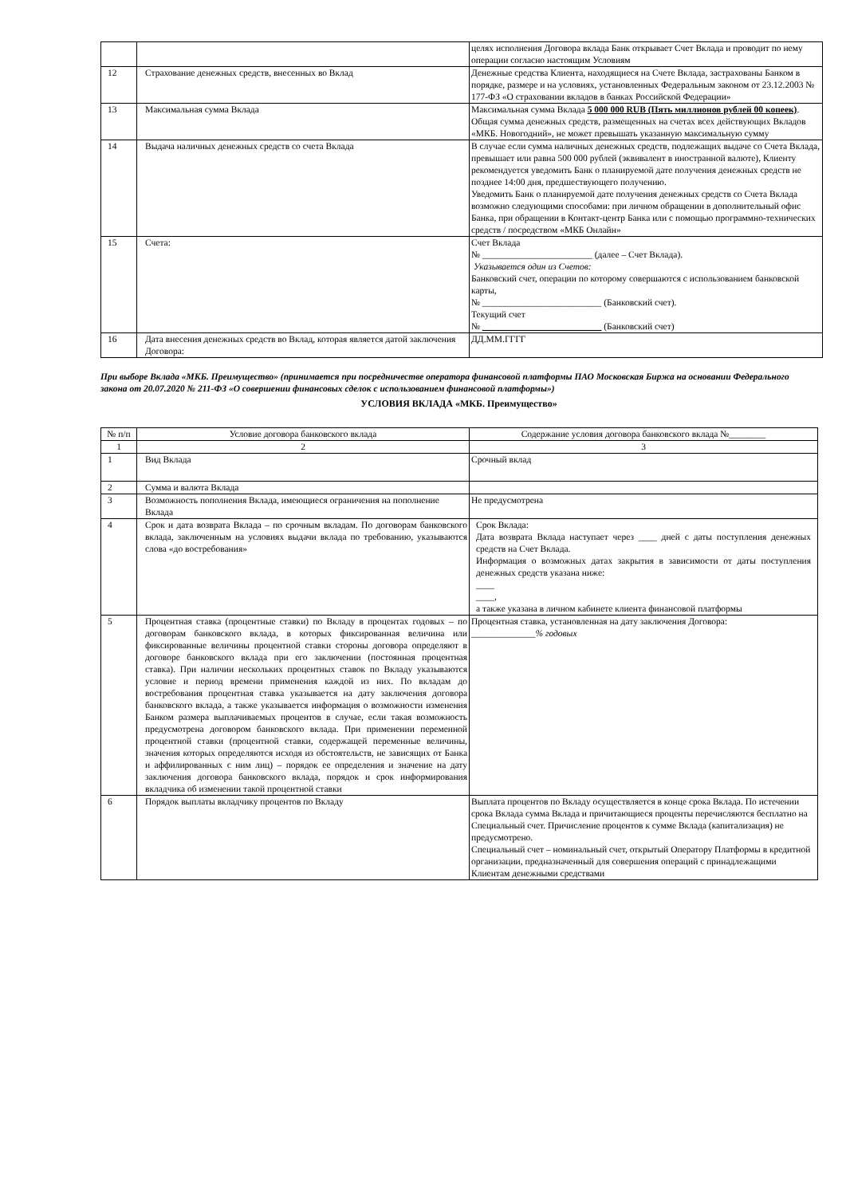| | | целях исполнения Договора вклада Банк открывает Счет Вклада и проводит по нему операции согласно настоящим Условиям |
| 12 | Страхование денежных средств, внесенных во Вклад | Денежные средства Клиента, находящиеся на Счете Вклада, застрахованы Банком в порядке, размере и на условиях, установленных Федеральным законом от 23.12.2003 № 177-ФЗ «О страховании вкладов в банках Российской Федерации» |
| 13 | Максимальная сумма Вклада | Максимальная сумма Вклада 5 000 000 RUB (Пять миллионов рублей 00 копеек) . Общая сумма денежных средств, размещенных на счетах всех действующих Вкладов «МКБ. Новогодний», не может превышать указанную максимальную сумму |
| 14 | Выдача наличных денежных средств со счета Вклада | В случае если сумма наличных денежных средств, подлежащих выдаче со Счета Вклада, превышает или равна 500 000 рублей (эквивалент в иностранной валюте), Клиенту рекомендуется уведомить Банк о планируемой дате получения денежных средств не позднее 14:00 дня, предшествующего получению. Уведомить Банк о планируемой дате получения денежных средств со Счета Вклада возможно следующими способами: при личном обращении в дополнительный офис Банка, при обращении в Контакт-центр Банка или с помощью программно-технических средств / посредством «МКБ Онлайн» |
| 15 | Счета: | Счет Вклада № ________________________ (далее – Счет Вклада). Указывается один из Счетов: Банковский счет, операции по которому совершаются с использованием банковской карты, № __________________________ (Банковский счет). Текущий счет № __________________________ (Банковский счет) |
| 16 | Дата внесения денежных средств во Вклад, которая является датой заключения Договора: | ДД.ММ.ГГГГ |
При выборе Вклада «МКБ. Преимущество» (принимается при посредничестве оператора финансовой платформы ПАО Московская Биржа на основании Федерального закона от 20.07.2020 № 211-ФЗ «О совершении финансовых сделок с использованием финансовой платформы»)
УСЛОВИЯ ВКЛАДА «МКБ. Преимущество»
| № п/п | Условие договора банковского вклада | Содержание условия договора банковского вклада №________ |
| --- | --- | --- |
| 1 | 2 | 3 |
| 1 | Вид Вклада | Срочный вклад |
| 2 | Сумма и валюта Вклада | |
| 3 | Возможность пополнения Вклада, имеющиеся ограничения на пополнение Вклада | Не предусмотрена |
| 4 | Срок и дата возврата Вклада – по срочным вкладам. По договорам банковского вклада, заключенным на условиях выдачи вклада по требованию, указываются слова «до востребования» | Срок Вклада: Дата возврата Вклада наступает через ____ дней с даты поступления денежных средств на Счет Вклада. Информация о возможных датах закрытия в зависимости от даты поступления денежных средств указана ниже: ____ ____, а также указана в личном кабинете клиента финансовой платформы |
| 5 | Процентная ставка (процентные ставки) по Вкладу в процентах годовых – по договорам банковского вклада, в которых фиксированная величина или фиксированные величины процентной ставки стороны договора определяют в договоре банковского вклада при его заключении (постоянная процентная ставка). При наличии нескольких процентных ставок по Вкладу указываются условие и период времени применения каждой из них. По вкладам до востребования процентная ставка указывается на дату заключения договора банковского вклада, а также указывается информация о возможности изменения Банком размера выплачиваемых процентов в случае, если такая возможность предусмотрена договором банковского вклада. При применении переменной процентной ставки (процентной ставки, содержащей переменные величины, значения которых определяются исходя из обстоятельств, не зависящих от Банка и аффилированных с ним лиц) – порядок ее определения и значение на дату заключения договора банковского вклада, порядок и срок информирования вкладчика об изменении такой процентной ставки | Процентная ставка, установленная на дату заключения Договора: ______________ % годовых |
| 6 | Порядок выплаты вкладчику процентов по Вкладу | Выплата процентов по Вкладу осуществляется в конце срока Вклада. По истечении срока Вклада сумма Вклада и причитающиеся проценты перечисляются бесплатно на Специальный счет. Причисление процентов к сумме Вклада (капитализация) не предусмотрено. Специальный счет – номинальный счет, открытый Оператору Платформы в кредитной организации, предназначенный для совершения операций с принадлежащими Клиентам денежными средствами |